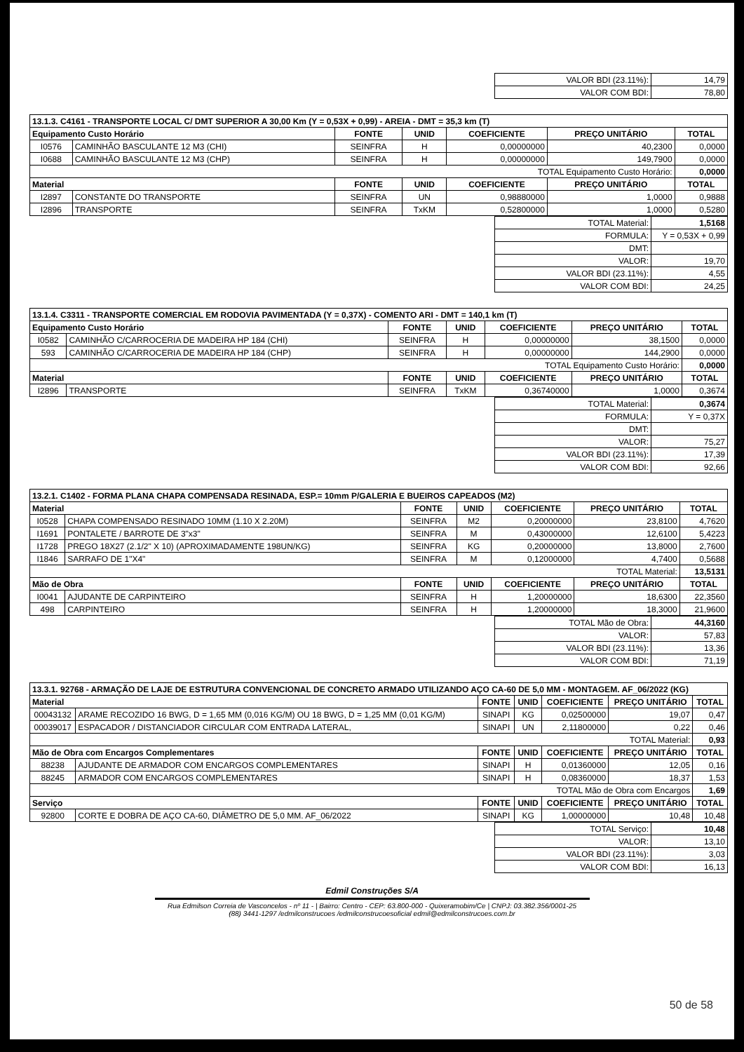| VALOR BDI (23.11%): | 14,79 |
| VALOR COM BDI: | 78,80 |
| 13.1.3. C4161 - TRANSPORTE LOCAL C/ DMT SUPERIOR A 30,00 Km (Y = 0,53X + 0,99) - AREIA - DMT = 35,3 km (T) | | | | | | |
| Equipamento Custo Horário | | FONTE | UNID | COEFICIENTE | PREÇO UNITÁRIO | TOTAL |
| I0576 | CAMINHÃO BASCULANTE 12 M3 (CHI) | SEINFRA | H | 0,00000000 | 40,2300 | 0,0000 |
| I0688 | CAMINHÃO BASCULANTE 12 M3 (CHP) | SEINFRA | H | 0,00000000 | 149,7900 | 0,0000 |
| TOTAL Equipamento Custo Horário: | | | | | | 0,0000 |
| Material | | FONTE | UNID | COEFICIENTE | PREÇO UNITÁRIO | TOTAL |
| I2897 | CONSTANTE DO TRANSPORTE | SEINFRA | UN | 0,98880000 | 1,0000 | 0,9888 |
| I2896 | TRANSPORTE | SEINFRA | TxKM | 0,52800000 | 1,0000 | 0,5280 |
| TOTAL Material: | 1,5168 |
| FORMULA: | Y = 0,53X + 0,99 |
| DMT: | |
| VALOR: | 19,70 |
| VALOR BDI (23.11%): | 4,55 |
| VALOR COM BDI: | 24,25 |
| 13.1.4. C3311 - TRANSPORTE COMERCIAL EM RODOVIA PAVIMENTADA (Y = 0,37X) - COMENTO ARI - DMT = 140,1 km (T) | | | | | | |
| Equipamento Custo Horário | | FONTE | UNID | COEFICIENTE | PREÇO UNITÁRIO | TOTAL |
| I0582 | CAMINHÃO C/CARROCERIA DE MADEIRA HP 184 (CHI) | SEINFRA | H | 0,00000000 | 38,1500 | 0,0000 |
| 593 | CAMINHÃO C/CARROCERIA DE MADEIRA HP 184 (CHP) | SEINFRA | H | 0,00000000 | 144,2900 | 0,0000 |
| TOTAL Equipamento Custo Horário: | | | | | | 0,0000 |
| Material | | FONTE | UNID | COEFICIENTE | PREÇO UNITÁRIO | TOTAL |
| I2896 | TRANSPORTE | SEINFRA | TxKM | 0,36740000 | 1,0000 | 0,3674 |
| TOTAL Material: | 0,3674 |
| FORMULA: | Y = 0,37X |
| DMT: | |
| VALOR: | 75,27 |
| VALOR BDI (23.11%): | 17,39 |
| VALOR COM BDI: | 92,66 |
| 13.2.1. C1402 - FORMA PLANA CHAPA COMPENSADA RESINADA, ESP.= 10mm P/GALERIA E BUEIROS CAPEADOS (M2) | | | | | | |
| Material | | FONTE | UNID | COEFICIENTE | PREÇO UNITÁRIO | TOTAL |
| I0528 | CHAPA COMPENSADO RESINADO 10MM (1.10 X 2.20M) | SEINFRA | M2 | 0,20000000 | 23,8100 | 4,7620 |
| I1691 | PONTALETE / BARROTE DE 3"x3" | SEINFRA | M | 0,43000000 | 12,6100 | 5,4223 |
| I1728 | PREGO 18X27 (2.1/2" X 10) (APROXIMADAMENTE 198UN/KG) | SEINFRA | KG | 0,20000000 | 13,8000 | 2,7600 |
| I1846 | SARRAFO DE 1"X4" | SEINFRA | M | 0,12000000 | 4,7400 | 0,5688 |
| TOTAL Material: | | | | | | 13,5131 |
| Mão de Obra | | FONTE | UNID | COEFICIENTE | PREÇO UNITÁRIO | TOTAL |
| I0041 | AJUDANTE DE CARPINTEIRO | SEINFRA | H | 1,20000000 | 18,6300 | 22,3560 |
| 498 | CARPINTEIRO | SEINFRA | H | 1,20000000 | 18,3000 | 21,9600 |
| TOTAL Mão de Obra: | 44,3160 |
| VALOR: | 57,83 |
| VALOR BDI (23.11%): | 13,36 |
| VALOR COM BDI: | 71,19 |
| 13.3.1. 92768 - ARMAÇÃO DE LAJE DE ESTRUTURA CONVENCIONAL DE CONCRETO ARMADO UTILIZANDO AÇO CA-60 DE 5,0 MM - MONTAGEM. AF_06/2022 (KG) | | | | | | |
| Material | | FONTE | UNID | COEFICIENTE | PREÇO UNITÁRIO | TOTAL |
| 00043132 | ARAME RECOZIDO 16 BWG, D = 1,65 MM (0,016 KG/M) OU 18 BWG, D = 1,25 MM (0,01 KG/M) | SINAPI | KG | 0,02500000 | 19,07 | 0,47 |
| 00039017 | ESPACADOR / DISTANCIADOR CIRCULAR COM ENTRADA LATERAL, | SINAPI | UN | 2,11800000 | 0,22 | 0,46 |
| TOTAL Material: | | | | | | 0,93 |
| Mão de Obra com Encargos Complementares | | FONTE | UNID | COEFICIENTE | PREÇO UNITÁRIO | TOTAL |
| 88238 | AJUDANTE DE ARMADOR COM ENCARGOS COMPLEMENTARES | SINAPI | H | 0,01360000 | 12,05 | 0,16 |
| 88245 | ARMADOR COM ENCARGOS COMPLEMENTARES | SINAPI | H | 0,08360000 | 18,37 | 1,53 |
| TOTAL Mão de Obra com Encargos | | | | | | 1,69 |
| Serviço | | FONTE | UNID | COEFICIENTE | PREÇO UNITÁRIO | TOTAL |
| 92800 | CORTE E DOBRA DE AÇO CA-60, DIÂMETRO DE 5,0 MM. AF_06/2022 | SINAPI | KG | 1,00000000 | 10,48 | 10,48 |
| TOTAL Serviço: | 10,48 |
| VALOR: | 13,10 |
| VALOR BDI (23.11%): | 3,03 |
| VALOR COM BDI: | 16,13 |
Edmil Construções S/A
Rua Edmilson Correia de Vasconcelos - nº 11 - | Bairro: Centro - CEP: 63.800-000 - Quixeramobim/Ce | CNPJ: 03.382.356/0001-25
(88) 3441-1297 /edmilconstrucoes /edmilconstrucoesoficial edmil@edmilconstrucoes.com.br
50 de 58